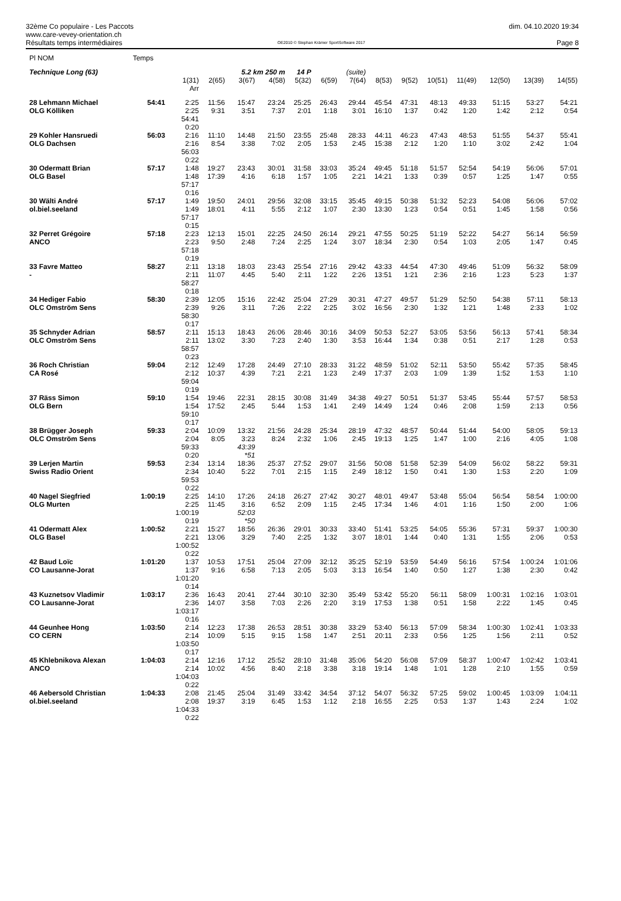32ème Co populaire - Les Paccots
www.care-vevey-orientation.ch
Résultats temps intermédiaires
OE2010 © Stephan Krämer SportSoftware 2017
dim. 04.10.2020 19:34
Page 8
| Pl NOM | Temps | | | | | | | | | | | | | | |
| Technique Long (63) | | | | 5.2 km 250 m | | 14 P | | (suite) | | | | | | | |
| | | 1(31) Arr | 2(65) | 3(67) | 4(58) | 5(32) | 6(59) | 7(64) | 8(53) | 9(52) | 10(51) | 11(49) | 12(50) | 13(39) | 14(55) |
| 28 Lehmann Michael OLG Kölliken | 54:41 | 2:25 2:25 54:41 0:20 | 11:56 9:31 | 15:47 3:51 | 23:24 7:37 | 25:25 2:01 | 26:43 1:18 | 29:44 3:01 | 45:54 16:10 | 47:31 1:37 | 48:13 0:42 | 49:33 1:20 | 51:15 1:42 | 53:27 2:12 | 54:21 0:54 |
| 29 Kohler Hansruedi OLG Dachsen | 56:03 | 2:16 2:16 56:03 0:22 | 11:10 8:54 | 14:48 3:38 | 21:50 7:02 | 23:55 2:05 | 25:48 1:53 | 28:33 2:45 | 44:11 15:38 | 46:23 2:12 | 47:43 1:20 | 48:53 1:10 | 51:55 3:02 | 54:37 2:42 | 55:41 1:04 |
| 30 Odermatt Brian OLG Basel | 57:17 | 1:48 1:48 57:17 0:16 | 19:27 17:39 | 23:43 4:16 | 30:01 6:18 | 31:58 1:57 | 33:03 1:05 | 35:24 2:21 | 49:45 14:21 | 51:18 1:33 | 51:57 0:39 | 52:54 0:57 | 54:19 1:25 | 56:06 1:47 | 57:01 0:55 |
| 30 Wälti André ol.biel.seeland | 57:17 | 1:49 1:49 57:17 0:15 | 19:50 18:01 | 24:01 4:11 | 29:56 5:55 | 32:08 2:12 | 33:15 1:07 | 35:45 2:30 | 49:15 13:30 | 50:38 1:23 | 51:32 0:54 | 52:23 0:51 | 54:08 1:45 | 56:06 1:58 | 57:02 0:56 |
| 32 Perret Grégoire ANCO | 57:18 | 2:23 2:23 57:18 0:19 | 12:13 9:50 | 15:01 2:48 | 22:25 7:24 | 24:50 2:25 | 26:14 1:24 | 29:21 3:07 | 47:55 18:34 | 50:25 2:30 | 51:19 0:54 | 52:22 1:03 | 54:27 2:05 | 56:14 1:47 | 56:59 0:45 |
| 33 Favre Matteo - | 58:27 | 2:11 2:11 58:27 0:18 | 13:18 11:07 | 18:03 4:45 | 23:43 5:40 | 25:54 2:11 | 27:16 1:22 | 29:42 2:26 | 43:33 13:51 | 44:54 1:21 | 47:30 2:36 | 49:46 2:16 | 51:09 1:23 | 56:32 5:23 | 58:09 1:37 |
| 34 Hediger Fabio OLC Omström Sens | 58:30 | 2:39 2:39 58:30 0:17 | 12:05 9:26 | 15:16 3:11 | 22:42 7:26 | 25:04 2:22 | 27:29 2:25 | 30:31 3:02 | 47:27 16:56 | 49:57 2:30 | 51:29 1:32 | 52:50 1:21 | 54:38 1:48 | 57:11 2:33 | 58:13 1:02 |
| 35 Schnyder Adrian OLC Omström Sens | 58:57 | 2:11 2:11 58:57 0:23 | 15:13 13:02 | 18:43 3:30 | 26:06 7:23 | 28:46 2:40 | 30:16 1:30 | 34:09 3:53 | 50:53 16:44 | 52:27 1:34 | 53:05 0:38 | 53:56 0:51 | 56:13 2:17 | 57:41 1:28 | 58:34 0:53 |
| 36 Roch Christian CA Rosé | 59:04 | 2:12 2:12 59:04 0:19 | 12:49 10:37 | 17:28 4:39 | 24:49 7:21 | 27:10 2:21 | 28:33 1:23 | 31:22 2:49 | 48:59 17:37 | 51:02 2:03 | 52:11 1:09 | 53:50 1:39 | 55:42 1:52 | 57:35 1:53 | 58:45 1:10 |
| 37 Räss Simon OLG Bern | 59:10 | 1:54 1:54 59:10 0:17 | 19:46 17:52 | 22:31 2:45 | 28:15 5:44 | 30:08 1:53 | 31:49 1:41 | 34:38 2:49 | 49:27 14:49 | 50:51 1:24 | 51:37 0:46 | 53:45 2:08 | 55:44 1:59 | 57:57 2:13 | 58:53 0:56 |
| 38 Brügger Joseph OLC Omström Sens | 59:33 | 2:04 2:04 59:33 0:20 | 10:09 8:05 | 13:32 3:23 43:39 *51 | 21:56 8:24 | 24:28 2:32 | 25:34 1:06 | 28:19 2:45 | 47:32 19:13 | 48:57 1:25 | 50:44 1:47 | 51:44 1:00 | 54:00 2:16 | 58:05 4:05 | 59:13 1:08 |
| 39 Lerjen Martin Swiss Radio Orient | 59:53 | 2:34 2:34 59:53 0:22 | 13:14 10:40 | 18:36 5:22 | 25:37 7:01 | 27:52 2:15 | 29:07 1:15 | 31:56 2:49 | 50:08 18:12 | 51:58 1:50 | 52:39 0:41 | 54:09 1:30 | 56:02 1:53 | 58:22 2:20 | 59:31 1:09 |
| 40 Nagel Siegfried OLG Murten | 1:00:19 | 2:25 2:25 1:00:19 0:19 | 14:10 11:45 | 17:26 3:16 52:03 *50 | 24:18 6:52 | 26:27 2:09 | 27:42 1:15 | 30:27 2:45 | 48:01 17:34 | 49:47 1:46 | 53:48 4:01 | 55:04 1:16 | 56:54 1:50 | 58:54 2:00 | 1:00:00 1:06 |
| 41 Odermatt Alex OLG Basel | 1:00:52 | 2:21 2:21 1:00:52 0:22 | 15:27 13:06 | 18:56 3:29 | 26:36 7:40 | 29:01 2:25 | 30:33 1:32 | 33:40 3:07 | 51:41 18:01 | 53:25 1:44 | 54:05 0:40 | 55:36 1:31 | 57:31 1:55 | 59:37 2:06 | 1:00:30 0:53 |
| 42 Baud Loïc CO Lausanne-Jorat | 1:01:20 | 1:37 1:37 1:01:20 0:14 | 10:53 9:16 | 17:51 6:58 | 25:04 7:13 | 27:09 2:05 | 32:12 5:03 | 35:25 3:13 | 52:19 16:54 | 53:59 1:40 | 54:49 0:50 | 56:16 1:27 | 57:54 1:38 | 1:00:24 2:30 | 1:01:06 0:42 |
| 43 Kuznetsov Vladimir CO Lausanne-Jorat | 1:03:17 | 2:36 2:36 1:03:17 0:16 | 16:43 14:07 | 20:41 3:58 | 27:44 7:03 | 30:10 2:26 | 32:30 2:20 | 35:49 3:19 | 53:42 17:53 | 55:20 1:38 | 56:11 0:51 | 58:09 1:58 | 1:00:31 2:22 | 1:02:16 1:45 | 1:03:01 0:45 |
| 44 Geunhee Hong CO CERN | 1:03:50 | 2:14 2:14 1:03:50 0:17 | 12:23 10:09 | 17:38 5:15 | 26:53 9:15 | 28:51 1:58 | 30:38 1:47 | 33:29 2:51 | 53:40 20:11 | 56:13 2:33 | 57:09 0:56 | 58:34 1:25 | 1:00:30 1:56 | 1:02:41 2:11 | 1:03:33 0:52 |
| 45 Khlebnikova Alexan ANCO | 1:04:03 | 2:14 2:14 1:04:03 0:22 | 12:16 10:02 | 17:12 4:56 | 25:52 8:40 | 28:10 2:18 | 31:48 3:38 | 35:06 3:18 | 54:20 19:14 | 56:08 1:48 | 57:09 1:01 | 58:37 1:28 | 1:00:47 2:10 | 1:02:42 1:55 | 1:03:41 0:59 |
| 46 Aebersold Christian ol.biel.seeland | 1:04:33 | 2:08 2:08 1:04:33 0:22 | 21:45 19:37 | 25:04 3:19 | 31:49 6:45 | 33:42 1:53 | 34:54 1:12 | 37:12 2:18 | 54:07 16:55 | 56:32 2:25 | 57:25 0:53 | 59:02 1:37 | 1:00:45 1:43 | 1:03:09 2:24 | 1:04:11 1:02 |